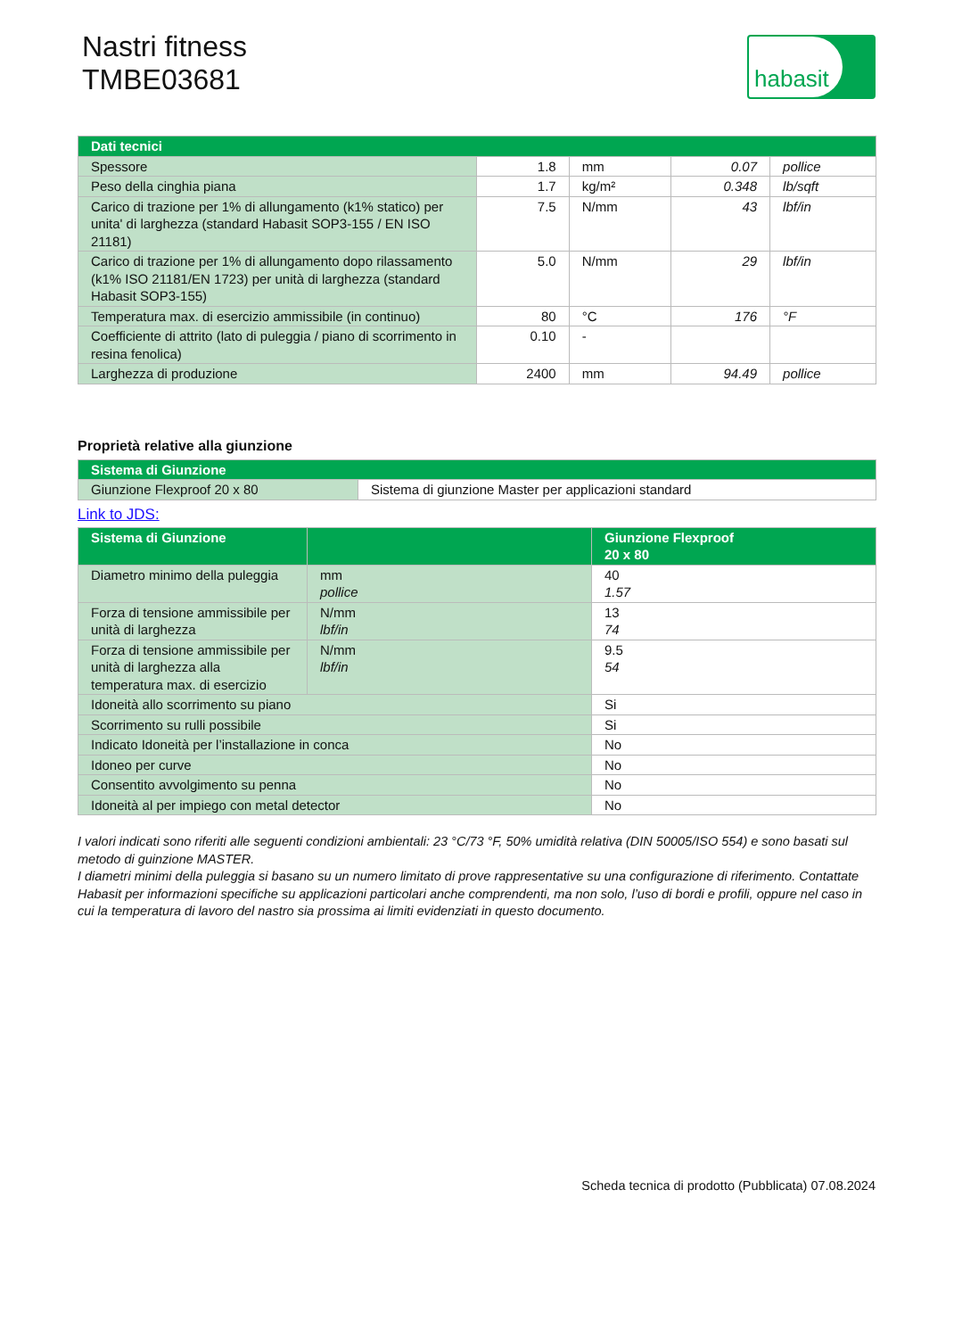Nastri fitness
TMBE03681
habasit
| Dati tecnici | | | | |
| --- | --- | --- | --- | --- |
| Spessore | 1.8 | mm | 0.07 | pollice |
| Peso della cinghia piana | 1.7 | kg/m² | 0.348 | lb/sqft |
| Carico di trazione per 1% di allungamento (k1% statico) per unita' di larghezza (standard Habasit SOP3-155 / EN ISO 21181) | 7.5 | N/mm | 43 | lbf/in |
| Carico di trazione per 1% di allungamento dopo rilassamento (k1% ISO 21181/EN 1723) per unità di larghezza (standard Habasit SOP3-155) | 5.0 | N/mm | 29 | lbf/in |
| Temperatura max. di esercizio ammissibile (in continuo) | 80 | °C | 176 | °F |
| Coefficiente di attrito (lato di puleggia / piano di scorrimento in resina fenolica) | 0.10 | - | | |
| Larghezza di produzione | 2400 | mm | 94.49 | pollice |
Proprietà relative alla giunzione
| Sistema di Giunzione | |
| --- | --- |
| Giunzione Flexproof 20 x 80 | Sistema di giunzione Master per applicazioni standard |
Link to JDS:
| Sistema di Giunzione | | Giunzione Flexproof 20 x 80 |
| --- | --- | --- |
| Diametro minimo della puleggia | mm pollice | 40 1.57 |
| Forza di tensione ammissibile per unità di larghezza | N/mm lbf/in | 13 74 |
| Forza di tensione ammissibile per unità di larghezza alla temperatura max. di esercizio | N/mm lbf/in | 9.5 54 |
| Idoneità allo scorrimento su piano | | Si |
| Scorrimento su rulli possibile | | Si |
| Indicato Idoneità per l’installazione in conca | | No |
| Idoneo per curve | | No |
| Consentito avvolgimento su penna | | No |
| Idoneità al per impiego con metal detector | | No |
I valori indicati sono riferiti alle seguenti condizioni ambientali: 23 °C/73 °F, 50% umidità relativa (DIN 50005/ISO 554) e sono basati sul metodo di guinzione MASTER.
I diametri minimi della puleggia si basano su un numero limitato di prove rappresentative su una configurazione di riferimento. Contattate Habasit per informazioni specifiche su applicazioni particolari anche comprendenti, ma non solo, l’uso di bordi e profili, oppure nel caso in cui la temperatura di lavoro del nastro sia prossima ai limiti evidenziati in questo documento.
Scheda tecnica di prodotto (Pubblicata) 07.08.2024